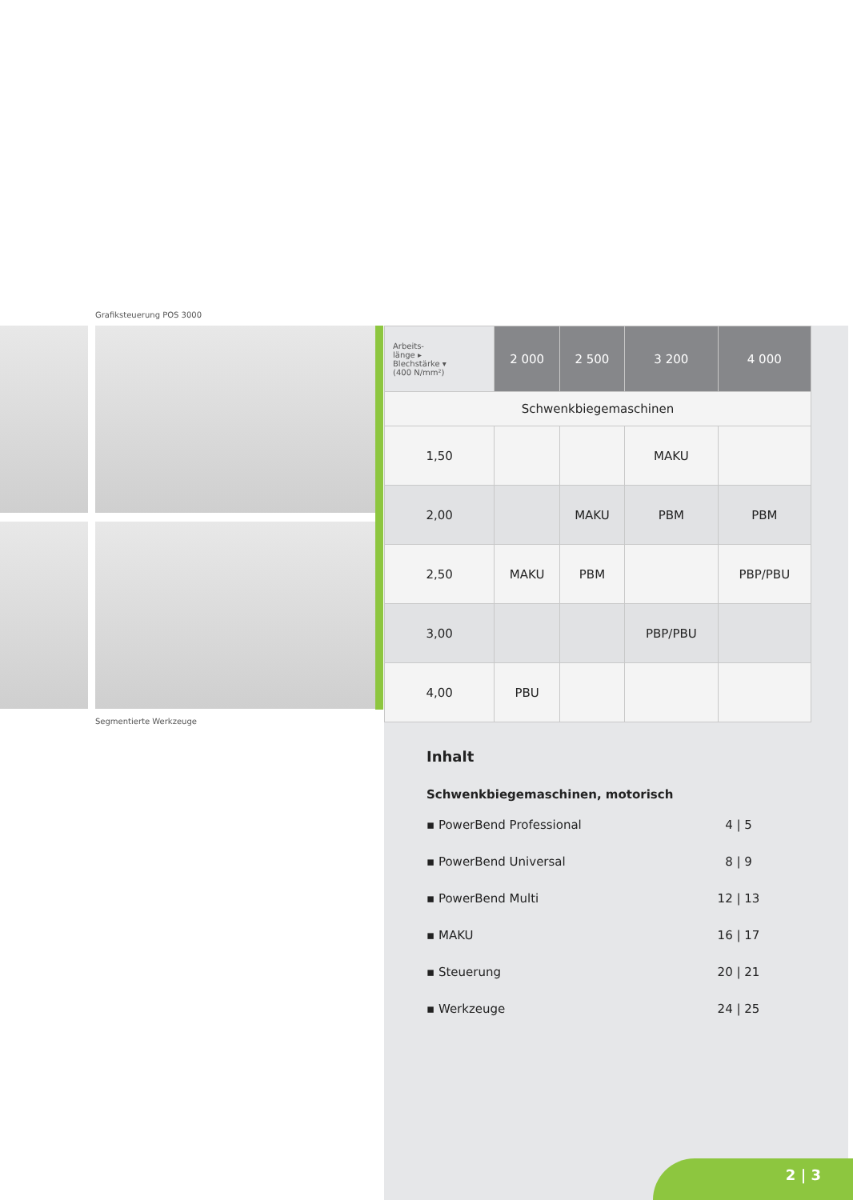Grafiksteuerung POS 3000
Segmentierte Werkzeuge
| Arbeits- länge ▸ Blechstärke ▾ (400 N/mm²) | 2 000 | 2 500 | 3 200 | 4 000 |
| --- | --- | --- | --- | --- |
| Schwenkbiegemaschinen | | | | |
| 1,50 | | | MAKU | |
| 2,00 | | MAKU | PBM | PBM |
| 2,50 | MAKU | PBM | | PBP/PBU |
| 3,00 | | | PBP/PBU | |
| 4,00 | PBU | | | |
Inhalt
Schwenkbiegemaschinen, motorisch
▪ PowerBend Professional 4 | 5
▪ PowerBend Universal 8 | 9
▪ PowerBend Multi 12 | 13
▪ MAKU 16 | 17
▪ Steuerung 20 | 21
▪ Werkzeuge 24 | 25
2 | 3